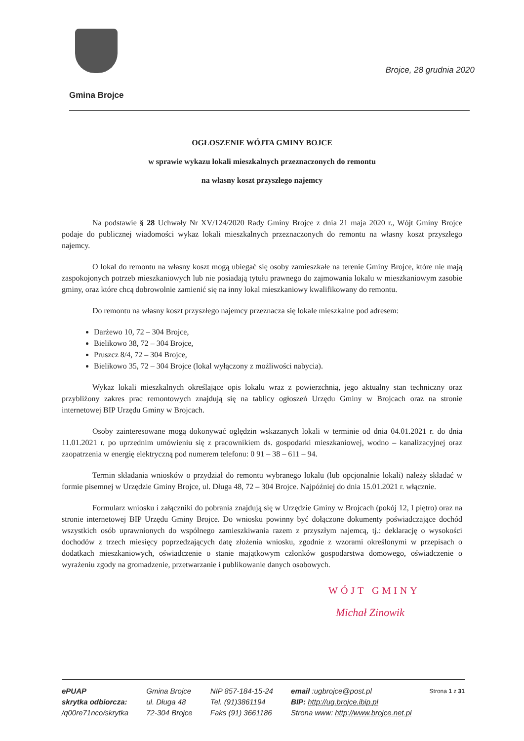Brojce, 28 grudnia 2020
Gmina Brojce
OGŁOSZENIE WÓJTA GMINY BOJCE
w sprawie wykazu lokali mieszkalnych przeznaczonych do remontu
na własny koszt przyszłego najemcy
Na podstawie § 28 Uchwały Nr XV/124/2020 Rady Gminy Brojce z dnia 21 maja 2020 r., Wójt Gminy Brojce podaje do publicznej wiadomości wykaz lokali mieszkalnych przeznaczonych do remontu na własny koszt przyszłego najemcy.
O lokal do remontu na własny koszt mogą ubiegać się osoby zamieszkałe na terenie Gminy Brojce, które nie mają zaspokojonych potrzeb mieszkaniowych lub nie posiadają tytułu prawnego do zajmowania lokalu w mieszkaniowym zasobie gminy, oraz które chcą dobrowolnie zamienić się na inny lokal mieszkaniowy kwalifikowany do remontu.
Do remontu na własny koszt przyszłego najemcy przeznacza się lokale mieszkalne pod adresem:
Darżewo 10, 72 – 304 Brojce,
Bielikowo 38, 72 – 304 Brojce,
Pruszcz 8/4, 72 – 304 Brojce,
Bielikowo 35, 72 – 304 Brojce (lokal wyłączony z możliwości nabycia).
Wykaz lokali mieszkalnych określające opis lokalu wraz z powierzchnią, jego aktualny stan techniczny oraz przybliżony zakres prac remontowych znajdują się na tablicy ogłoszeń Urzędu Gminy w Brojcach oraz na stronie internetowej BIP Urzędu Gminy w Brojcach.
Osoby zainteresowane mogą dokonywać oględzin wskazanych lokali w terminie od dnia 04.01.2021 r. do dnia 11.01.2021 r. po uprzednim umówieniu się z pracownikiem ds. gospodarki mieszkaniowej, wodno – kanalizacyjnej oraz zaopatrzenia w energię elektryczną pod numerem telefonu: 0 91 – 38 – 611 – 94.
Termin składania wniosków o przydział do remontu wybranego lokalu (lub opcjonalnie lokali) należy składać w formie pisemnej w Urzędzie Gminy Brojce, ul. Długa 48, 72 – 304 Brojce. Najpóźniej do dnia 15.01.2021 r. włącznie.
Formularz wniosku i załączniki do pobrania znajdują się w Urzędzie Gminy w Brojcach (pokój 12, I piętro) oraz na stronie internetowej BIP Urzędu Gminy Brojce. Do wniosku powinny być dołączone dokumenty poświadczające dochód wszystkich osób uprawnionych do wspólnego zamieszkiwania razem z przyszłym najemcą, tj.: deklarację o wysokości dochodów z trzech miesięcy poprzedzających datę złożenia wniosku, zgodnie z wzorami określonymi w przepisach o dodatkach mieszkaniowych, oświadczenie o stanie majątkowym członków gospodarstwa domowego, oświadczenie o wyrażeniu zgody na gromadzenie, przetwarzanie i publikowanie danych osobowych.
WÓJT GMINY
Michał Zinowik
ePUAP
skrytka odbiorcza:
/q00re71nco/skrytka
Gmina Brojce
ul. Długa 48
72-304 Brojce
NIP 857-184-15-24
Tel. (91)3861194
Faks (91) 3661186
email :ugbrojce@post.pl
BIP: http://ug.brojce.ibip.pl
Strona www: http://www.brojce.net.pl
Strona 1 z 31